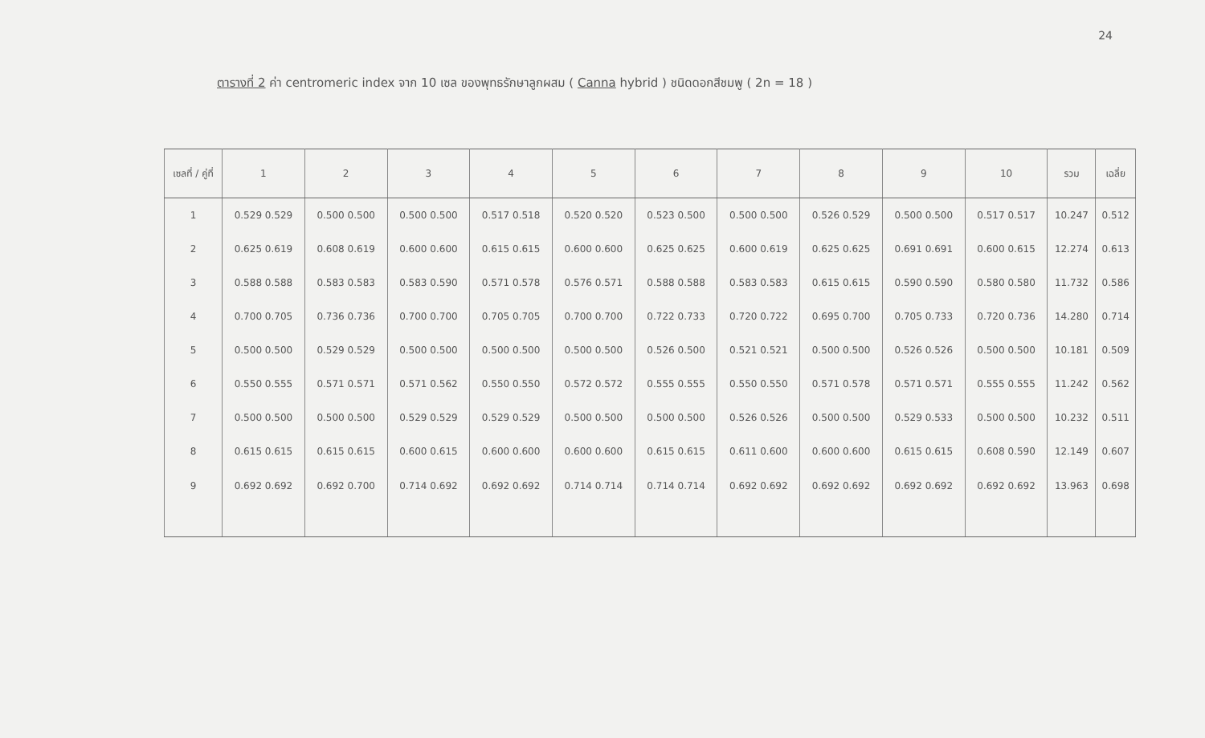24
ตารางที่ 2 ค่า centromeric index จาก 10 เซล ของพุทธรักษาลูกผสม ( Canna hybrid ) ชนิดดอกสีชมพู ( 2n = 18 )
| เซลที่ / คู่ที่ | 1 | 2 | 3 | 4 | 5 | 6 | 7 | 8 | 9 | 10 | รวม | เฉลี่ย |
| --- | --- | --- | --- | --- | --- | --- | --- | --- | --- | --- | --- | --- |
| 1 | 0.529 0.529 | 0.500 0.500 | 0.500 0.500 | 0.517 0.518 | 0.520 0.520 | 0.523 0.500 | 0.500 0.500 | 0.526 0.529 | 0.500 0.500 | 0.517 0.517 | 10.247 | 0.512 |
| 2 | 0.625 0.619 | 0.608 0.619 | 0.600 0.600 | 0.615 0.615 | 0.600 0.600 | 0.625 0.625 | 0.600 0.619 | 0.625 0.625 | 0.691 0.691 | 0.600 0.615 | 12.274 | 0.613 |
| 3 | 0.588 0.588 | 0.583 0.583 | 0.583 0.590 | 0.571 0.578 | 0.576 0.571 | 0.588 0.588 | 0.583 0.583 | 0.615 0.615 | 0.590 0.590 | 0.580 0.580 | 11.732 | 0.586 |
| 4 | 0.700 0.705 | 0.736 0.736 | 0.700 0.700 | 0.705 0.705 | 0.700 0.700 | 0.722 0.733 | 0.720 0.722 | 0.695 0.700 | 0.705 0.733 | 0.720 0.736 | 14.280 | 0.714 |
| 5 | 0.500 0.500 | 0.529 0.529 | 0.500 0.500 | 0.500 0.500 | 0.500 0.500 | 0.526 0.500 | 0.521 0.521 | 0.500 0.500 | 0.526 0.526 | 0.500 0.500 | 10.181 | 0.509 |
| 6 | 0.550 0.555 | 0.571 0.571 | 0.571 0.562 | 0.550 0.550 | 0.572 0.572 | 0.555 0.555 | 0.550 0.550 | 0.571 0.578 | 0.571 0.571 | 0.555 0.555 | 11.242 | 0.562 |
| 7 | 0.500 0.500 | 0.500 0.500 | 0.529 0.529 | 0.529 0.529 | 0.500 0.500 | 0.500 0.500 | 0.526 0.526 | 0.500 0.500 | 0.529 0.533 | 0.500 0.500 | 10.232 | 0.511 |
| 8 | 0.615 0.615 | 0.615 0.615 | 0.600 0.615 | 0.600 0.600 | 0.600 0.600 | 0.615 0.615 | 0.611 0.600 | 0.600 0.600 | 0.615 0.615 | 0.608 0.590 | 12.149 | 0.607 |
| 9 | 0.692 0.692 | 0.692 0.700 | 0.714 0.692 | 0.692 0.692 | 0.714 0.714 | 0.714 0.714 | 0.692 0.692 | 0.692 0.692 | 0.692 0.692 | 0.692 0.692 | 13.963 | 0.698 |